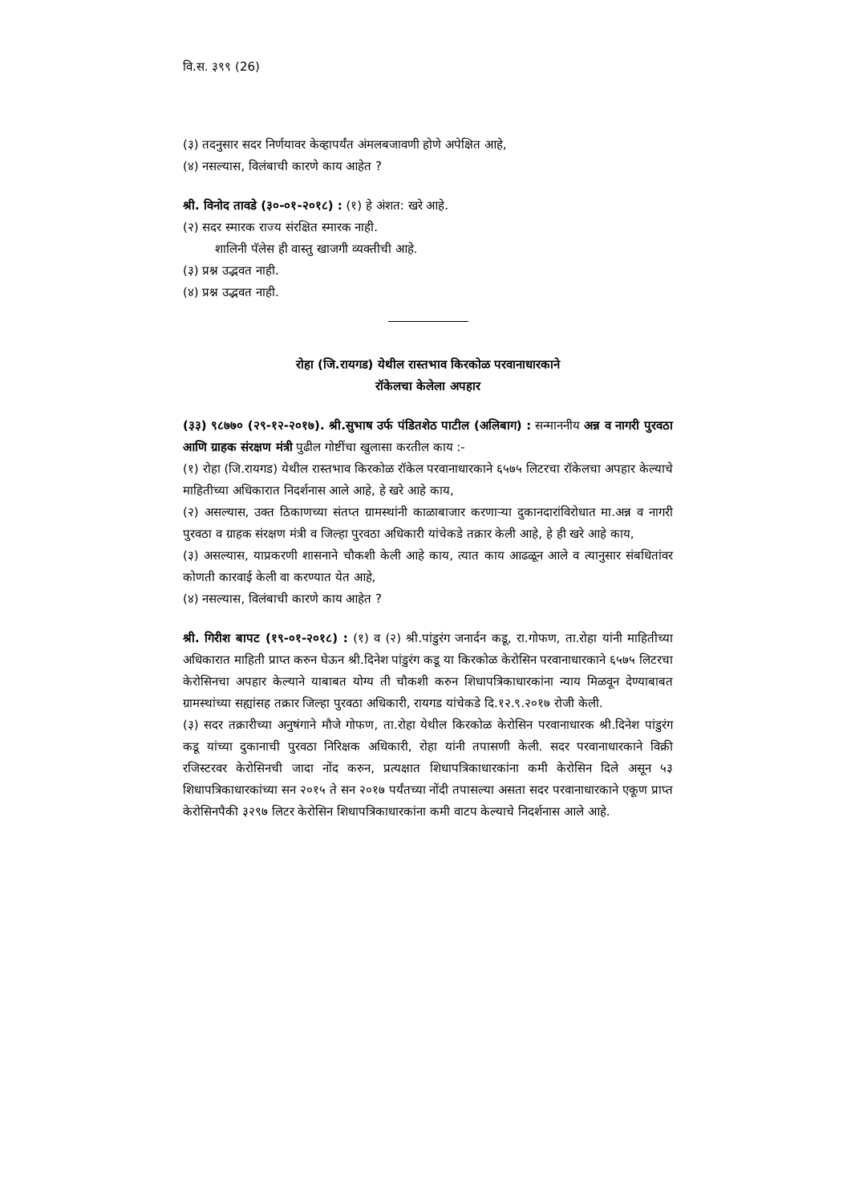वि.स. ३९९ (26)
(३) तदनुसार सदर निर्णयावर केव्हापर्यंत अंमलबजावणी होणे अपेक्षित आहे,
(४) नसल्यास, विलंबाची कारणे काय आहेत ?
श्री. विनोद तावडे (३०-०१-२०१८) : (१) हे अंशत: खरे आहे.
(२) सदर स्मारक राज्य संरक्षित स्मारक नाही.
शालिनी पॅलेस ही वास्तु खाजगी व्यक्तीची आहे.
(३) प्रश्न उद्भवत नाही.
(४) प्रश्न उद्भवत नाही.
रोहा (जि.रायगड) येथील रास्तभाव किरकोळ परवानाधारकाने
रॉकेलचा केलेला अपहार
(३३) ९८७७० (२९-१२-२०१७). श्री.सुभाष उर्फ पंडितशेठ पाटील (अलिबाग) : सन्माननीय अन्न व नागरी पुरवठा आणि ग्राहक संरक्षण मंत्री पुढील गोष्टींचा खुलासा करतील काय :-
(१) रोहा (जि.रायगड) येथील रास्तभाव किरकोळ रॉकेल परवानाधारकाने ६५७५ लिटरचा रॉकेलचा अपहार केल्याचे माहितीच्या अधिकारात निदर्शनास आले आहे, हे खरे आहे काय,
(२) असल्यास, उक्त ठिकाणच्या संतप्त ग्रामस्थांनी काळाबाजार करणाऱ्या दुकानदारांविरोधात मा.अन्न व नागरी पुरवठा व ग्राहक संरक्षण मंत्री व जिल्हा पुरवठा अधिकारी यांचेकडे तक्रार केली आहे, हे ही खरे आहे काय,
(३) असल्यास, याप्रकरणी शासनाने चौकशी केली आहे काय, त्यात काय आढळून आले व त्यानुसार संबधितांवर कोणती कारवाई केली वा करण्यात येत आहे,
(४) नसल्यास, विलंबाची कारणे काय आहेत ?
श्री. गिरीश बापट (१९-०१-२०१८) : (१) व (२) श्री.पांडुरंग जनार्दन कडू, रा.गोफण, ता.रोहा यांनी माहितीच्या अधिकारात माहिती प्राप्त करुन घेऊन श्री.दिनेश पांडुरंग कडू या किरकोळ केरोसिन परवानाधारकाने ६५७५ लिटरचा केरोसिनचा अपहार केल्याने याबाबत योग्य ती चौकशी करुन शिधापत्रिकाधारकांना न्याय मिळवून देण्याबाबत ग्रामस्थांच्या सह्यांसह तक्रार जिल्हा पुरवठा अधिकारी, रायगड यांचेकडे दि.१२.९.२०१७ रोजी केली.
(३) सदर तक्रारीच्या अनुषंगाने मौजे गोफण, ता.रोहा येथील किरकोळ केरोसिन परवानाधारक श्री.दिनेश पांडुरंग कडू यांच्या दुकानाची पुरवठा निरिक्षक अधिकारी, रोहा यांनी तपासणी केली. सदर परवानाधारकाने विक्री रजिस्टरवर केरोसिनची जादा नोंद करुन, प्रत्यक्षात शिधापत्रिकाधारकांना कमी केरोसिन दिले असून ५३ शिधापत्रिकाधारकांच्या सन २०१५ ते सन २०१७ पर्यंतच्या नोंदी तपासल्या असता सदर परवानाधारकाने एकूण प्राप्त केरोसिनपैकी ३२९७ लिटर केरोसिन शिधापत्रिकाधारकांना कमी वाटप केल्याचे निदर्शनास आले आहे.